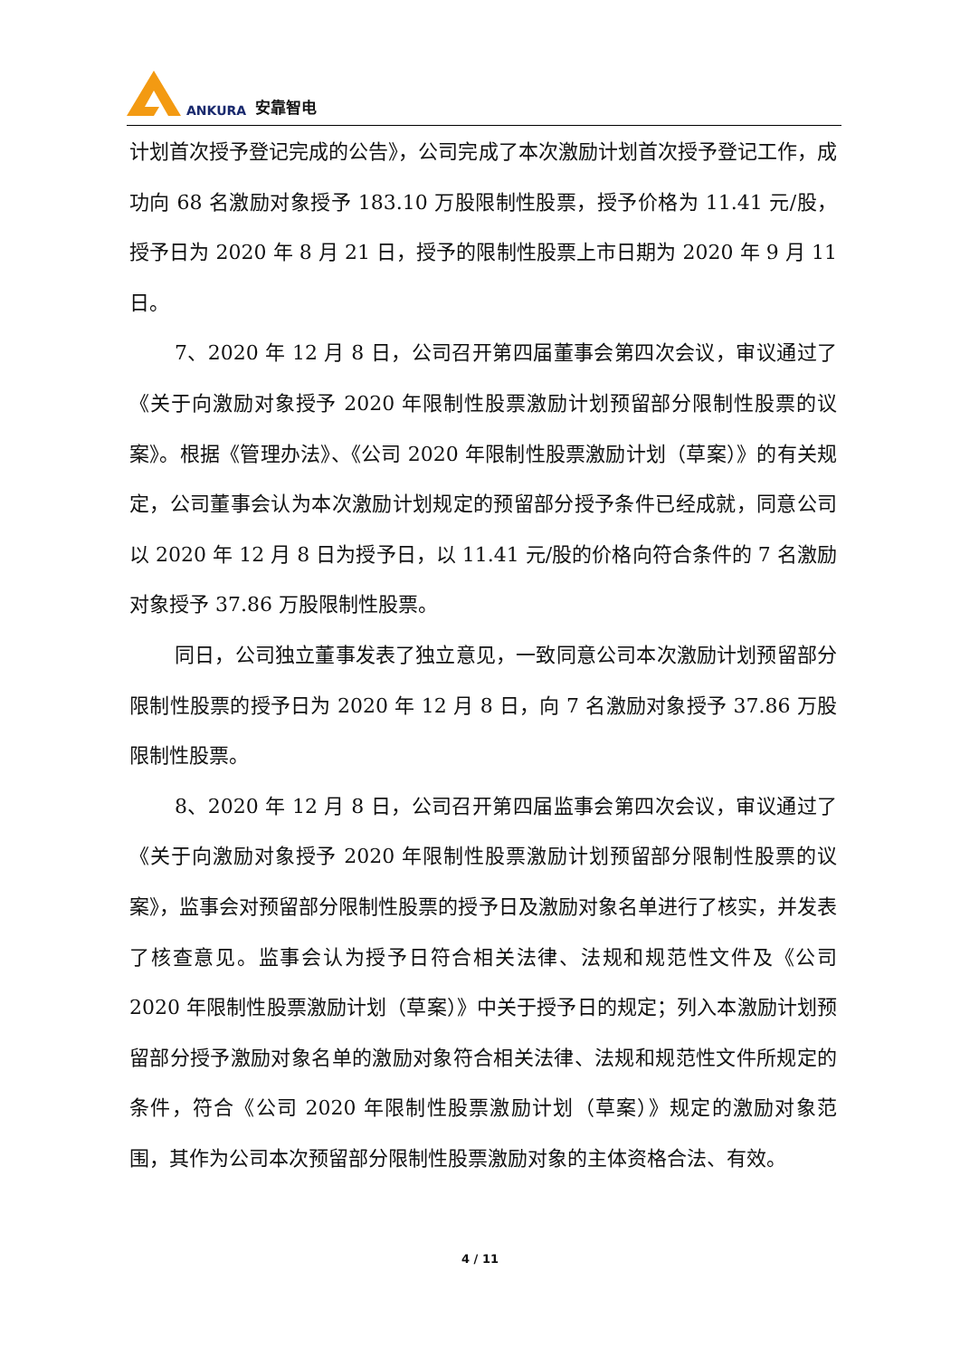ANKURA 安靠智电
计划首次授予登记完成的公告》，公司完成了本次激励计划首次授予登记工作，成功向 68 名激励对象授予 183.10 万股限制性股票，授予价格为 11.41 元/股，授予日为 2020 年 8 月 21 日，授予的限制性股票上市日期为 2020 年 9 月 11 日。
7、2020 年 12 月 8 日，公司召开第四届董事会第四次会议，审议通过了《关于向激励对象授予 2020 年限制性股票激励计划预留部分限制性股票的议案》。根据《管理办法》、《公司 2020 年限制性股票激励计划（草案）》的有关规定，公司董事会认为本次激励计划规定的预留部分授予条件已经成就，同意公司以 2020 年 12 月 8 日为授予日，以 11.41 元/股的价格向符合条件的 7 名激励对象授予 37.86 万股限制性股票。
同日，公司独立董事发表了独立意见，一致同意公司本次激励计划预留部分限制性股票的授予日为 2020 年 12 月 8 日，向 7 名激励对象授予 37.86 万股限制性股票。
8、2020 年 12 月 8 日，公司召开第四届监事会第四次会议，审议通过了《关于向激励对象授予 2020 年限制性股票激励计划预留部分限制性股票的议案》，监事会对预留部分限制性股票的授予日及激励对象名单进行了核实，并发表了核查意见。监事会认为授予日符合相关法律、法规和规范性文件及《公司 2020 年限制性股票激励计划（草案）》中关于授予日的规定；列入本激励计划预留部分授予激励对象名单的激励对象符合相关法律、法规和规范性文件所规定的条件，符合《公司 2020 年限制性股票激励计划（草案）》规定的激励对象范围，其作为公司本次预留部分限制性股票激励对象的主体资格合法、有效。
4 / 11